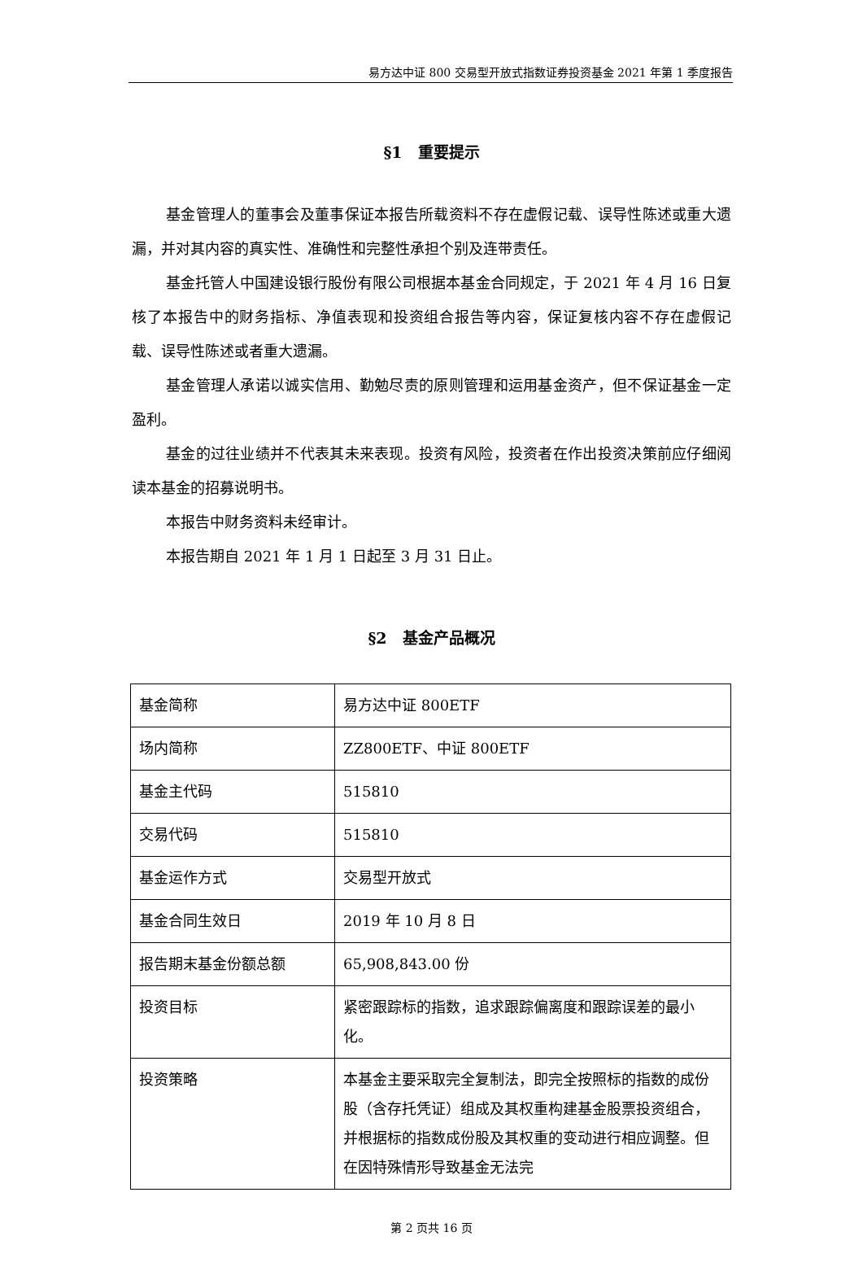易方达中证 800 交易型开放式指数证券投资基金 2021 年第 1 季度报告
§1　重要提示
基金管理人的董事会及董事保证本报告所载资料不存在虚假记载、误导性陈述或重大遗漏，并对其内容的真实性、准确性和完整性承担个别及连带责任。
基金托管人中国建设银行股份有限公司根据本基金合同规定，于 2021 年 4 月 16 日复核了本报告中的财务指标、净值表现和投资组合报告等内容，保证复核内容不存在虚假记载、误导性陈述或者重大遗漏。
基金管理人承诺以诚实信用、勤勉尽责的原则管理和运用基金资产，但不保证基金一定盈利。
基金的过往业绩并不代表其未来表现。投资有风险，投资者在作出投资决策前应仔细阅读本基金的招募说明书。
本报告中财务资料未经审计。
本报告期自 2021 年 1 月 1 日起至 3 月 31 日止。
§2　基金产品概况
| 基金简称 | 易方达中证 800ETF |
| 场内简称 | ZZ800ETF、中证 800ETF |
| 基金主代码 | 515810 |
| 交易代码 | 515810 |
| 基金运作方式 | 交易型开放式 |
| 基金合同生效日 | 2019 年 10 月 8 日 |
| 报告期末基金份额总额 | 65,908,843.00 份 |
| 投资目标 | 紧密跟踪标的指数，追求跟踪偏离度和跟踪误差的最小化。 |
| 投资策略 | 本基金主要采取完全复制法，即完全按照标的指数的成份股（含存托凭证）组成及其权重构建基金股票投资组合，并根据标的指数成份股及其权重的变动进行相应调整。但在因特殊情形导致基金无法完 |
第 2 页共 16 页